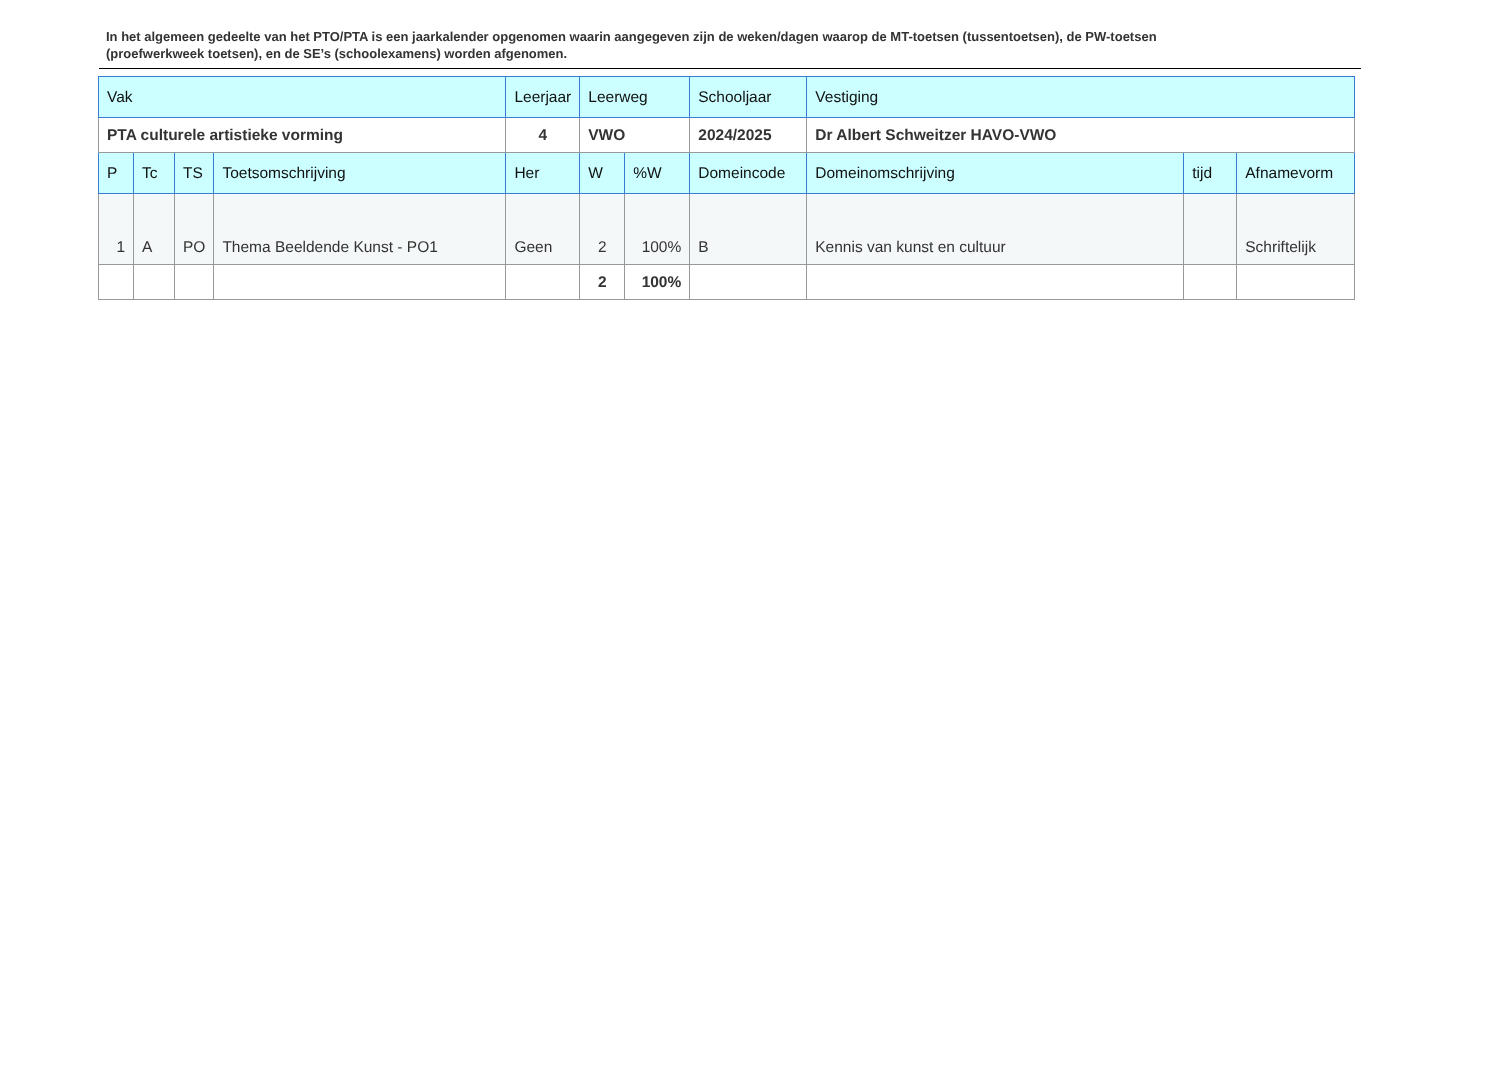In het algemeen gedeelte van het PTO/PTA is een jaarkalender opgenomen waarin aangegeven zijn de weken/dagen waarop de MT-toetsen (tussentoetsen), de PW-toetsen (proefwerkweek toetsen), en de SE’s (schoolexamens) worden afgenomen.
| Vak | | | | Leerjaar | Leerweg | | Schooljaar | Vestiging | | |
| PTA culturele artistieke vorming | | | | 4 | VWO | | 2024/2025 | Dr Albert Schweitzer HAVO-VWO | | |
| P | Tc | TS | Toetsomschrijving | Her | W | %W | Domeincode | Domeinomschrijving | tijd | Afnamevorm |
| 1 | A | PO | Thema Beeldende Kunst - PO1 | Geen | 2 | 100% | B | Kennis van kunst en cultuur | | Schriftelijk |
| | | | | | 2 | 100% | | | | |